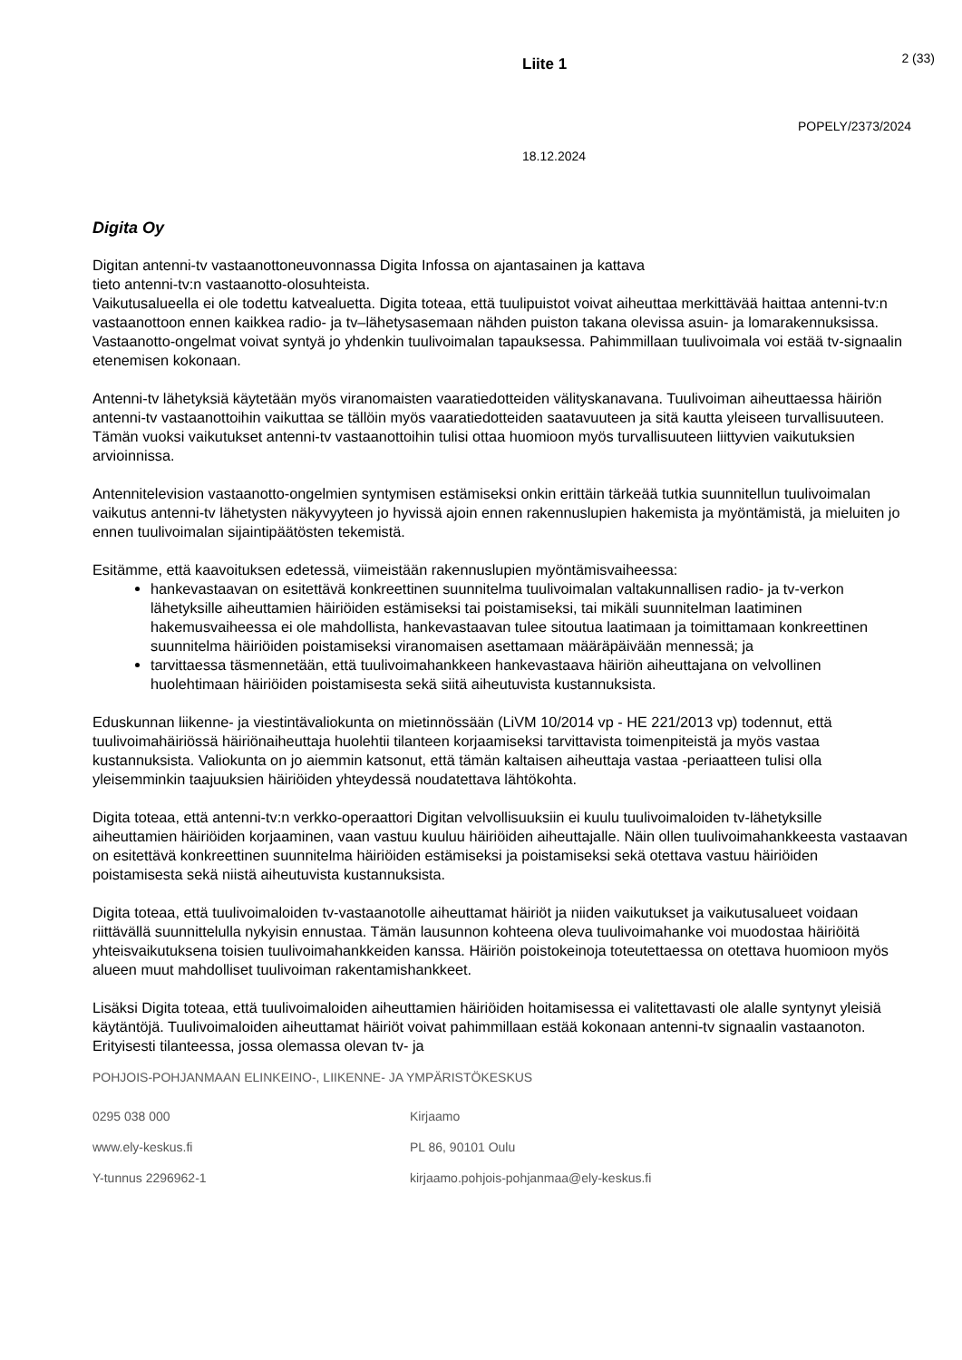Liite 1 2 (33)
POPELY/2373/2024
18.12.2024
Digita Oy
Digitan antenni-tv vastaanottoneuvonnassa Digita Infossa on ajantasainen ja kattava
tieto antenni-tv:n vastaanotto-olosuhteista.
Vaikutusalueella ei ole todettu katvealuetta. Digita toteaa, että tuulipuistot voivat aiheuttaa merkittävää haittaa antenni-tv:n vastaanottoon ennen kaikkea radio- ja tv–lähetysasemaan nähden puiston takana olevissa asuin- ja lomarakennuksissa. Vastaanotto-ongelmat voivat syntyä jo yhdenkin tuulivoimalan tapauksessa. Pahimmillaan tuulivoimala voi estää tv-signaalin etenemisen kokonaan.
Antenni-tv lähetyksiä käytetään myös viranomaisten vaaratiedotteiden välityskanavana. Tuulivoiman aiheuttaessa häiriön antenni-tv vastaanottoihin vaikuttaa se tällöin myös vaaratiedotteiden saatavuuteen ja sitä kautta yleiseen turvallisuuteen. Tämän vuoksi vaikutukset antenni-tv vastaanottoihin tulisi ottaa huomioon myös turvallisuuteen liittyvien vaikutuksien arvioinnissa.
Antennitelevision vastaanotto-ongelmien syntymisen estämiseksi onkin erittäin tärkeää tutkia suunnitellun tuulivoimalan vaikutus antenni-tv lähetysten näkyvyyteen jo hyvissä ajoin ennen rakennuslupien hakemista ja myöntämistä, ja mieluiten jo ennen tuulivoimalan sijaintipäätösten tekemistä.
Esitämme, että kaavoituksen edetessä, viimeistään rakennuslupien myöntämisvaiheessa:
hankevastaavan on esitettävä konkreettinen suunnitelma tuulivoimalan valtakunnallisen radio- ja tv-verkon lähetyksille aiheuttamien häiriöiden estämiseksi tai poistamiseksi, tai mikäli suunnitelman laatiminen hakemusvaiheessa ei ole mahdollista, hankevastaavan tulee sitoutua laatimaan ja toimittamaan konkreettinen suunnitelma häiriöiden poistamiseksi viranomaisen asettamaan määräpäivään mennessä; ja
tarvittaessa täsmennetään, että tuulivoimahankkeen hankevastaava häiriön aiheuttajana on velvollinen huolehtimaan häiriöiden poistamisesta sekä siitä aiheutuvista kustannuksista.
Eduskunnan liikenne- ja viestintävaliokunta on mietinnössään (LiVM 10/2014 vp - HE 221/2013 vp) todennut, että tuulivoimahäiriössä häiriönaiheuttaja huolehtii tilanteen korjaamiseksi tarvittavista toimenpiteistä ja myös vastaa kustannuksista. Valiokunta on jo aiemmin katsonut, että tämän kaltaisen aiheuttaja vastaa -periaatteen tulisi olla yleisemminkin taajuuksien häiriöiden yhteydessä noudatettava lähtökohta.
Digita toteaa, että antenni-tv:n verkko-operaattori Digitan velvollisuuksiin ei kuulu tuulivoimaloiden tv-lähetyksille aiheuttamien häiriöiden korjaaminen, vaan vastuu kuuluu häiriöiden aiheuttajalle. Näin ollen tuulivoimahankkeesta vastaavan on esitettävä konkreettinen suunnitelma häiriöiden estämiseksi ja poistamiseksi sekä otettava vastuu häiriöiden poistamisesta sekä niistä aiheutuvista kustannuksista.
Digita toteaa, että tuulivoimaloiden tv-vastaanotolle aiheuttamat häiriöt ja niiden vaikutukset ja vaikutusalueet voidaan riittävällä suunnittelulla nykyisin ennustaa. Tämän lausunnon kohteena oleva tuulivoimahanke voi muodostaa häiriöitä yhteisvaikutuksena toisien tuulivoimahankkeiden kanssa. Häiriön poistokeinoja toteutettaessa on otettava huomioon myös alueen muut mahdolliset tuulivoiman rakentamishankkeet.
Lisäksi Digita toteaa, että tuulivoimaloiden aiheuttamien häiriöiden hoitamisessa ei valitettavasti ole alalle syntynyt yleisiä käytäntöjä. Tuulivoimaloiden aiheuttamat häiriöt voivat pahimmillaan estää kokonaan antenni-tv signaalin vastaanoton. Erityisesti tilanteessa, jossa olemassa olevan tv- ja
POHJOIS-POHJANMAAN ELINKEINO-, LIIKENNE- JA YMPÄRISTÖKESKUS
0295 038 000
Kirjaamo
www.ely-keskus.fi
PL 86, 90101 Oulu
Y-tunnus 2296962-1
kirjaamo.pohjois-pohjanmaa@ely-keskus.fi